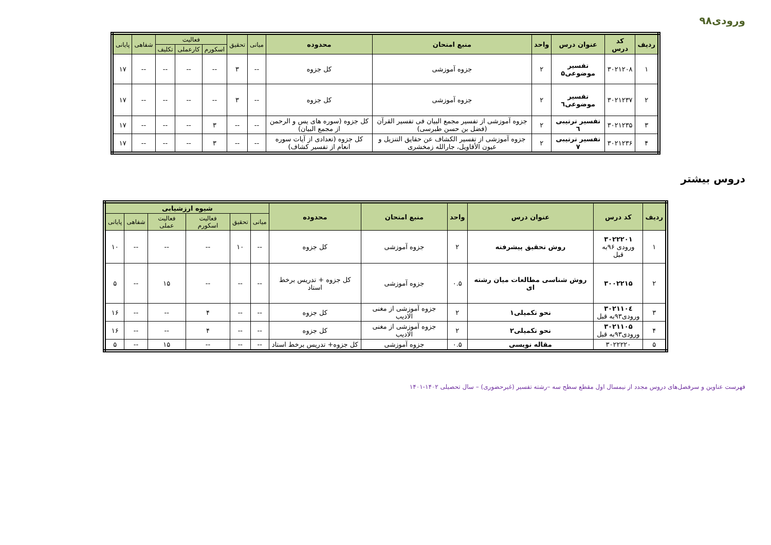ورودی۹۸
| ردیف | کد درس | عنوان درس | واحد | منبع امتحان | محدوده | میانی | تحقیق | فعالیت | | | شفاهی | پایانی |
| --- | --- | --- | --- | --- | --- | --- | --- | --- | --- | --- | --- | --- |
| | | | | | | | | اسکورم | کارعملی | تکلیف | | |
| ۱ | ۳۰۲۱۲۰۸ | تفسیر موضوعی۵ | ۲ | جزوه آموزشی | کل جزوه | -- | ۳ | -- | -- | -- | -- | ۱۷ |
| ۲ | ۳۰۲۱۲۳۷ | تفسیر موضوعی٦ | ۲ | جزوه آموزشی | کل جزوه | -- | ۳ | -- | -- | -- | -- | ۱۷ |
| ۳ | ۳۰۲۱۲۳۵ | تفسیر ترتیبی ٦ | ۲ | جزوه آموزشی از تفسیر مجمع البیان فی تفسیر القرآن (فضل بن حسن طبرسی) | کل جزوه (سوره های یس و الرحمن از مجمع البیان) | -- | -- | ۳ | -- | -- | -- | ۱۷ |
| ۴ | ۳۰۲۱۲۳۶ | تفسیر ترتیبی ۷ | ۲ | جزوه آموزشی از تفسیر الکشاف عن حقایق التنزیل و عیون الأقاویل، جارالله زمخشری | کل جزوه (تعدادی از آیات سوره انعام از تفسیر کشاف) | -- | -- | ۳ | -- | -- | -- | ۱۷ |
دروس بیشتر
| ردیف | کد درس | عنوان درس | واحد | منبع امتحان | محدوده | شیوه ارزشیابی | | | | | |
| --- | --- | --- | --- | --- | --- | --- | --- | --- | --- | --- | --- |
| | | | | | | میانی | تحقیق | فعالیت اسکورم | فعالیت عملی | شفاهی | پایانی |
| ۱ | ۳۰۲۲۲۰۱ ورودی ۹۶به قبل | روش تحقیق پیشرفته | ۲ | جزوه آموزشی | کل جزوه | -- | ۱۰ | -- | -- | -- | ۱۰ |
| ۲ | ۳۰۰۲۲۱۵ | روش شناسی مطالعات میان رشته ای | ۰.۵ | جزوه آموزشی | کل جزوه + تدریس برخط استاد | -- | -- | -- | ۱۵ | -- | ۵ |
| ۳ | ۳۰۲۱۱۰٤ ورودی۹۳به قبل | نحو تکمیلی۱ | ۲ | جزوه آموزشی از مغنی الادیب | کل جزوه | -- | -- | ۴ | -- | -- | ۱۶ |
| ۴ | ۳۰۲۱۱۰۵ ورودی۹۳به قبل | نحو تکمیلی۲ | ۲ | جزوه آموزشی از مغنی الادیب | کل جزوه | -- | -- | ۴ | -- | -- | ۱۶ |
| ۵ | ۳۰۲۲۲۲۰ | مقاله نویسی | ۰.۵ | جزوه آموزشی | کل جزوه+ تدریس برخط استاد | -- | -- | -- | ۱۵ | -- | ۵ |
فهرست عناوین و سرفصل‌های دروس مجدد از نیمسال اول مقطع سطح سه –رشته تفسیر (غیرحضوری) – سال تحصیلی ۱۴۰۲-۱۴۰۱